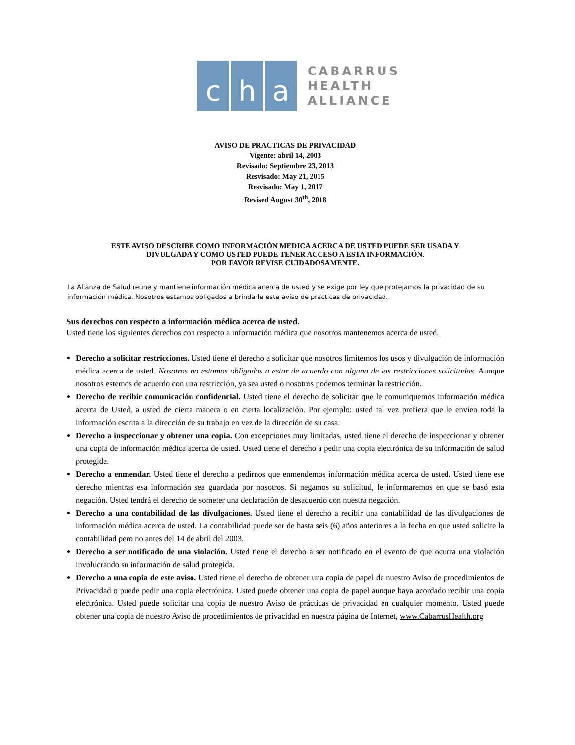c h a
CABARRUS
HEALTH
ALLIANCE
AVISO DE PRACTICAS DE PRIVACIDAD
Vigente: abril 14, 2003
Revisado: Septiembre 23, 2013
Resvisado: May 21, 2015
Resvisado: May 1, 2017
Revised August 30<sup>th</sup>, 2018
ESTE AVISO DESCRIBE COMO INFORMACIÓN MEDICA ACERCA DE USTED PUEDE SER USADA Y
DIVULGADA Y COMO USTED PUEDE TENER ACCESO A ESTA INFORMACIÓN.
POR FAVOR REVISE CUIDADOSAMENTE.
La Alianza de Salud reune y mantiene información médica acerca de usted y se exige por ley que protejamos la privacidad de su información médica. Nosotros estamos obligados a brindarle este aviso de practicas de privacidad.
Sus derechos con respecto a información médica acerca de usted.
Usted tiene los siguientes derechos con respecto a información médica que nosotros mantenemos acerca de usted.
Derecho a solicitar restricciones. Usted tiene el derecho a solicitar que nosotros limitemos los usos y divulgación de información médica acerca de usted. Nosotros no estamos obligados a estar de acuerdo con alguna de las restricciones solicitadas. Aunque nosotros estemos de acuerdo con una restricción, ya sea usted o nosotros podemos terminar la restricción.
Derecho de recibir comunicación confidencial. Usted tiene el derecho de solicitar que le comuniquemos información médica acerca de Usted, a usted de cierta manera o en cierta localización. Por ejemplo: usted tal vez prefiera que le envíen toda la información escrita a la dirección de su trabajo en vez de la dirección de su casa.
Derecho a inspeccionar y obtener una copia. Con excepciones muy limitadas, usted tiene el derecho de inspeccionar y obtener una copia de información médica acerca de usted. Usted tiene el derecho a pedir una copia electrónica de su información de salud protegida.
Derecho a enmendar. Usted tiene el derecho a pedirnos que enmendemos información médica acerca de usted. Usted tiene ese derecho mientras esa información sea guardada por nosotros. Si negamos su solicitud, le informaremos en que se basó esta negación. Usted tendrá el derecho de someter una declaración de desacuerdo con nuestra negación.
Derecho a una contabilidad de las divulgaciones. Usted tiene el derecho a recibir una contabilidad de las divulgaciones de información médica acerca de usted. La contabilidad puede ser de hasta seis (6) años anteriores a la fecha en que usted solicite la contabilidad pero no antes del 14 de abril del 2003.
Derecho a ser notificado de una violación. Usted tiene el derecho a ser notificado en el evento de que ocurra una violación involucrando su información de salud protegida.
Derecho a una copia de este aviso. Usted tiene el derecho de obtener una copia de papel de nuestro Aviso de procedimientos de Privacidad o puede pedir una copia electrónica. Usted puede obtener una copia de papel aunque haya acordado recibir una copia electrónica. Usted puede solicitar una copia de nuestro Aviso de prácticas de privacidad en cualquier momento. Usted puede obtener una copia de nuestro Aviso de procedimientos de privacidad en nuestra página de Internet, www.CabarrusHealth.org